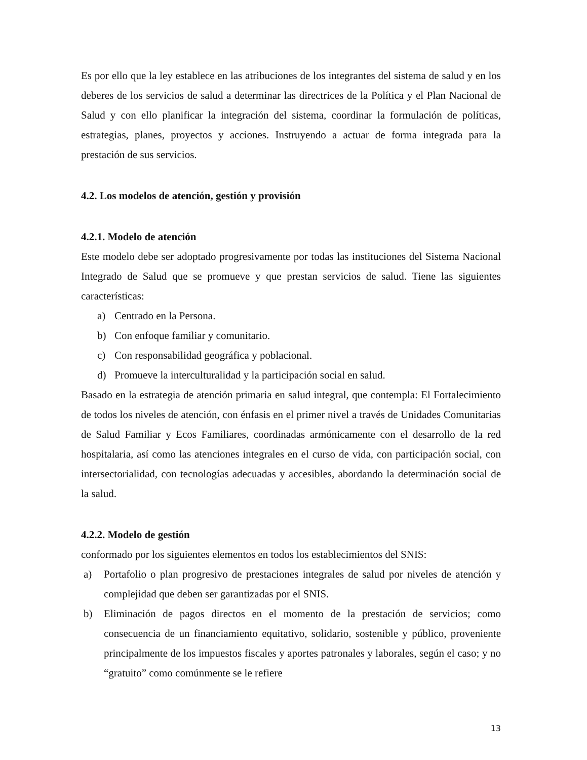Es por ello que la ley establece en las atribuciones de los integrantes del sistema de salud y en los deberes de los servicios de salud a determinar las directrices de la Política y el Plan Nacional de Salud y con ello planificar la integración del sistema, coordinar la formulación de políticas, estrategias, planes, proyectos y acciones. Instruyendo a actuar de forma integrada para la prestación de sus servicios.
4.2. Los modelos de atención, gestión y provisión
4.2.1. Modelo de atención
Este modelo debe ser adoptado progresivamente por todas las instituciones del Sistema Nacional Integrado de Salud que se promueve y que prestan servicios de salud. Tiene las siguientes características:
a) Centrado en la Persona.
b) Con enfoque familiar y comunitario.
c) Con responsabilidad geográfica y poblacional.
d) Promueve la interculturalidad y la participación social en salud.
Basado en la estrategia de atención primaria en salud integral, que contempla: El Fortalecimiento de todos los niveles de atención, con énfasis en el primer nivel a través de Unidades Comunitarias de Salud Familiar y Ecos Familiares, coordinadas armónicamente con el desarrollo de la red hospitalaria, así como las atenciones integrales en el curso de vida, con participación social, con intersectorialidad, con tecnologías adecuadas y accesibles, abordando la determinación social de la salud.
4.2.2. Modelo de gestión
conformado por los siguientes elementos en todos los establecimientos del SNIS:
a) Portafolio o plan progresivo de prestaciones integrales de salud por niveles de atención y complejidad que deben ser garantizadas por el SNIS.
b) Eliminación de pagos directos en el momento de la prestación de servicios; como consecuencia de un financiamiento equitativo, solidario, sostenible y público, proveniente principalmente de los impuestos fiscales y aportes patronales y laborales, según el caso; y no “gratuito” como comúnmente se le refiere
13